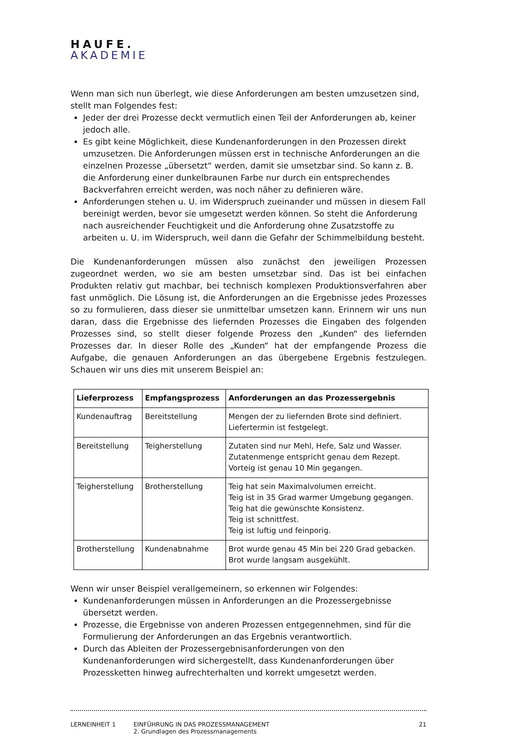HAUFE.
AKADEMIE
Wenn man sich nun überlegt, wie diese Anforderungen am besten umzusetzen sind, stellt man Folgendes fest:
Jeder der drei Prozesse deckt vermutlich einen Teil der Anforderungen ab, keiner jedoch alle.
Es gibt keine Möglichkeit, diese Kundenanforderungen in den Prozessen direkt umzusetzen. Die Anforderungen müssen erst in technische Anforderungen an die einzelnen Prozesse „übersetzt“ werden, damit sie umsetzbar sind. So kann z. B. die Anforderung einer dunkelbraunen Farbe nur durch ein entsprechendes Backverfahren erreicht werden, was noch näher zu definieren wäre.
Anforderungen stehen u. U. im Widerspruch zueinander und müssen in diesem Fall bereinigt werden, bevor sie umgesetzt werden können. So steht die Anforderung nach ausreichender Feuchtigkeit und die Anforderung ohne Zusatzstoffe zu arbeiten u. U. im Widerspruch, weil dann die Gefahr der Schimmelbildung besteht.
Die Kundenanforderungen müssen also zunächst den jeweiligen Prozessen zugeordnet werden, wo sie am besten umsetzbar sind. Das ist bei einfachen Produkten relativ gut machbar, bei technisch komplexen Produktionsverfahren aber fast unmöglich. Die Lösung ist, die Anforderungen an die Ergebnisse jedes Prozesses so zu formulieren, dass dieser sie unmittelbar umsetzen kann. Erinnern wir uns nun daran, dass die Ergebnisse des liefernden Prozesses die Eingaben des folgenden Prozesses sind, so stellt dieser folgende Prozess den „Kunden“ des liefernden Prozesses dar. In dieser Rolle des „Kunden“ hat der empfangende Prozess die Aufgabe, die genauen Anforderungen an das übergebene Ergebnis festzulegen. Schauen wir uns dies mit unserem Beispiel an:
| Lieferprozess | Empfangsprozess | Anforderungen an das Prozessergebnis |
| --- | --- | --- |
| Kundenauftrag | Bereitstellung | Mengen der zu liefernden Brote sind definiert. Liefertermin ist festgelegt. |
| Bereitstellung | Teigherstellung | Zutaten sind nur Mehl, Hefe, Salz und Wasser. Zutatenmenge entspricht genau dem Rezept. Vorteig ist genau 10 Min gegangen. |
| Teigherstellung | Brotherstellung | Teig hat sein Maximalvolumen erreicht. Teig ist in 35 Grad warmer Umgebung gegangen. Teig hat die gewünschte Konsistenz. Teig ist schnittfest. Teig ist luftig und feinporig. |
| Brotherstellung | Kundenabnahme | Brot wurde genau 45 Min bei 220 Grad gebacken. Brot wurde langsam ausgekühlt. |
Wenn wir unser Beispiel verallgemeinern, so erkennen wir Folgendes:
Kundenanforderungen müssen in Anforderungen an die Prozessergebnisse übersetzt werden.
Prozesse, die Ergebnisse von anderen Prozessen entgegennehmen, sind für die Formulierung der Anforderungen an das Ergebnis verantwortlich.
Durch das Ableiten der Prozessergebnisanforderungen von den Kundenanforderungen wird sichergestellt, dass Kundenanforderungen über Prozessketten hinweg aufrechterhalten und korrekt umgesetzt werden.
LERNEINHEIT 1 EINFÜHRUNG IN DAS PROZESSMANAGEMENT
2. Grundlagen des Prozessmanagements
21